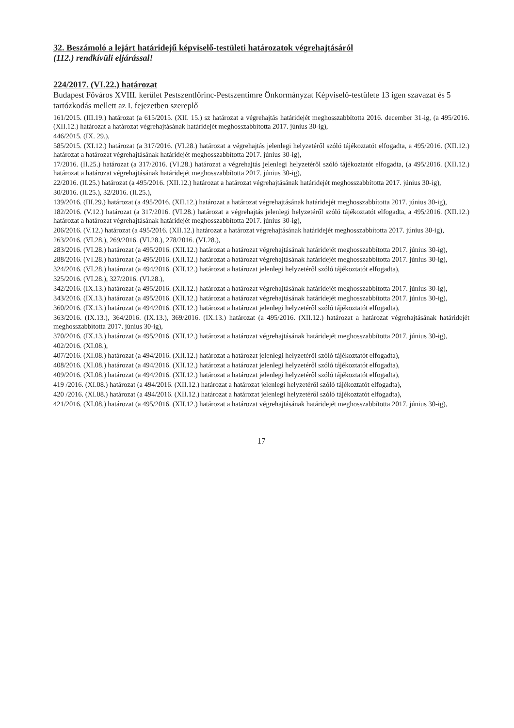32. Beszámoló a lejárt határidejű képviselő-testületi határozatok végrehajtásáról
(112.) rendkívüli eljárással!
224/2017. (VI.22.) határozat
Budapest Főváros XVIII. kerület Pestszentlőrinc-Pestszentimre Önkormányzat Képviselő-testülete 13 igen szavazat és 5 tartózkodás mellett az I. fejezetben szereplő
161/2015. (III.19.) határozat (a 615/2015. (XII. 15.) sz határozat a végrehajtás határidejét meghosszabbította 2016. december 31-ig, (a 495/2016. (XII.12.) határozat a határozat végrehajtásának határidejét meghosszabbította 2017. június 30-ig),
446/2015. (IX. 29.),
585/2015. (XI.12.) határozat (a 317/2016. (VI.28.) határozat a végrehajtás jelenlegi helyzetéről szóló tájékoztatót elfogadta, a 495/2016. (XII.12.) határozat a határozat végrehajtásának határidejét meghosszabbította 2017. június 30-ig),
17/2016. (II.25.) határozat (a 317/2016. (VI.28.) határozat a végrehajtás jelenlegi helyzetéről szóló tájékoztatót elfogadta, (a 495/2016. (XII.12.) határozat a határozat végrehajtásának határidejét meghosszabbította 2017. június 30-ig),
22/2016. (II.25.) határozat (a 495/2016. (XII.12.) határozat a határozat végrehajtásának határidejét meghosszabbította 2017. június 30-ig),
30/2016. (II.25.), 32/2016. (II.25.),
139/2016. (III.29.) határozat (a 495/2016. (XII.12.) határozat a határozat végrehajtásának határidejét meghosszabbította 2017. június 30-ig),
182/2016. (V.12.) határozat (a 317/2016. (VI.28.) határozat a végrehajtás jelenlegi helyzetéről szóló tájékoztatót elfogadta, a 495/2016. (XII.12.) határozat a határozat végrehajtásának határidejét meghosszabbította 2017. június 30-ig),
206/2016. (V.12.) határozat (a 495/2016. (XII.12.) határozat a határozat végrehajtásának határidejét meghosszabbította 2017. június 30-ig),
263/2016. (VI.28.), 269/2016. (VI.28.), 278/2016. (VI.28.),
283/2016. (VI.28.) határozat (a 495/2016. (XII.12.) határozat a határozat végrehajtásának határidejét meghosszabbította 2017. június 30-ig),
288/2016. (VI.28.) határozat (a 495/2016. (XII.12.) határozat a határozat végrehajtásának határidejét meghosszabbította 2017. június 30-ig),
324/2016. (VI.28.) határozat (a 494/2016. (XII.12.) határozat a határozat jelenlegi helyzetéről szóló tájékoztatót elfogadta),
325/2016. (VI.28.), 327/2016. (VI.28.),
342/2016. (IX.13.) határozat (a 495/2016. (XII.12.) határozat a határozat végrehajtásának határidejét meghosszabbította 2017. június 30-ig),
343/2016. (IX.13.) határozat (a 495/2016. (XII.12.) határozat a határozat végrehajtásának határidejét meghosszabbította 2017. június 30-ig),
360/2016. (IX.13.) határozat (a 494/2016. (XII.12.) határozat a határozat jelenlegi helyzetéről szóló tájékoztatót elfogadta),
363/2016. (IX.13.), 364/2016. (IX.13.), 369/2016. (IX.13.) határozat (a 495/2016. (XII.12.) határozat a határozat végrehajtásának határidejét meghosszabbította 2017. június 30-ig),
370/2016. (IX.13.) határozat (a 495/2016. (XII.12.) határozat a határozat végrehajtásának határidejét meghosszabbította 2017. június 30-ig),
402/2016. (XI.08.),
407/2016. (XI.08.) határozat (a 494/2016. (XII.12.) határozat a határozat jelenlegi helyzetéről szóló tájékoztatót elfogadta),
408/2016. (XI.08.) határozat (a 494/2016. (XII.12.) határozat a határozat jelenlegi helyzetéről szóló tájékoztatót elfogadta),
409/2016. (XI.08.) határozat (a 494/2016. (XII.12.) határozat a határozat jelenlegi helyzetéről szóló tájékoztatót elfogadta),
419 /2016. (XI.08.) határozat (a 494/2016. (XII.12.) határozat a határozat jelenlegi helyzetéről szóló tájékoztatót elfogadta),
420 /2016. (XI.08.) határozat (a 494/2016. (XII.12.) határozat a határozat jelenlegi helyzetéről szóló tájékoztatót elfogadta),
421/2016. (XI.08.) határozat (a 495/2016. (XII.12.) határozat a határozat végrehajtásának határidejét meghosszabbította 2017. június 30-ig),
17